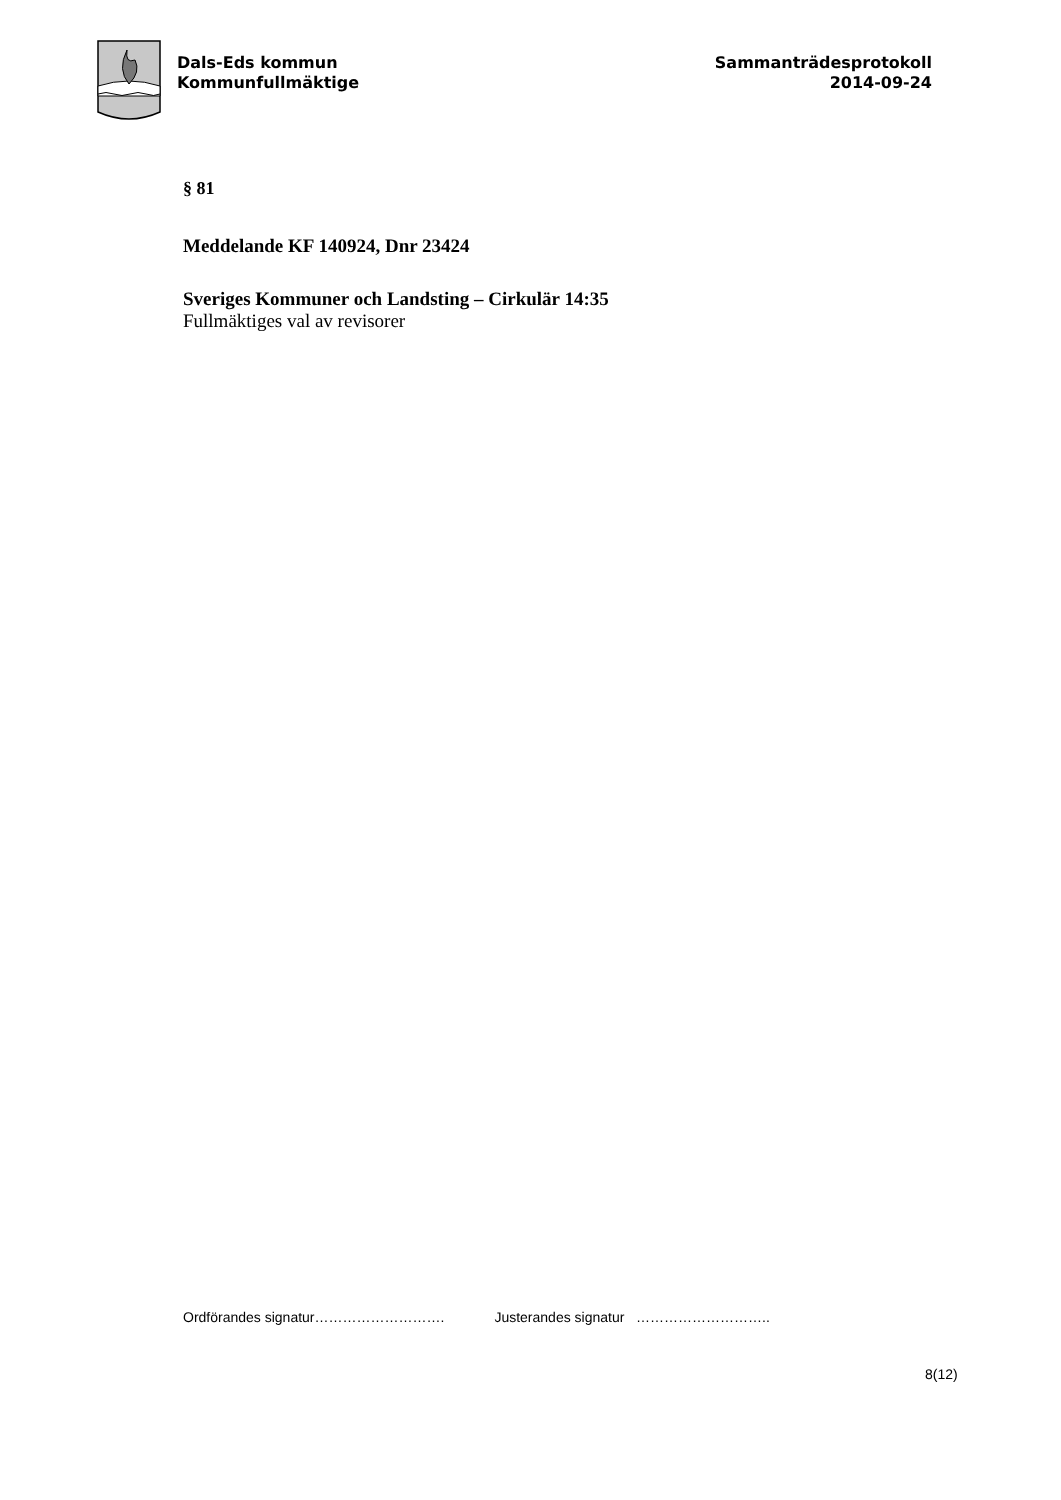Dals-Eds kommun
Kommunfullmäktige
Sammanträdesprotokoll
2014-09-24
§ 81
Meddelande KF 140924, Dnr 23424
Sveriges Kommuner och Landsting – Cirkulär 14:35
Fullmäktiges val av revisorer
Ordförandes signatur………………………. Justerandes signatur ………………………..
8(12)